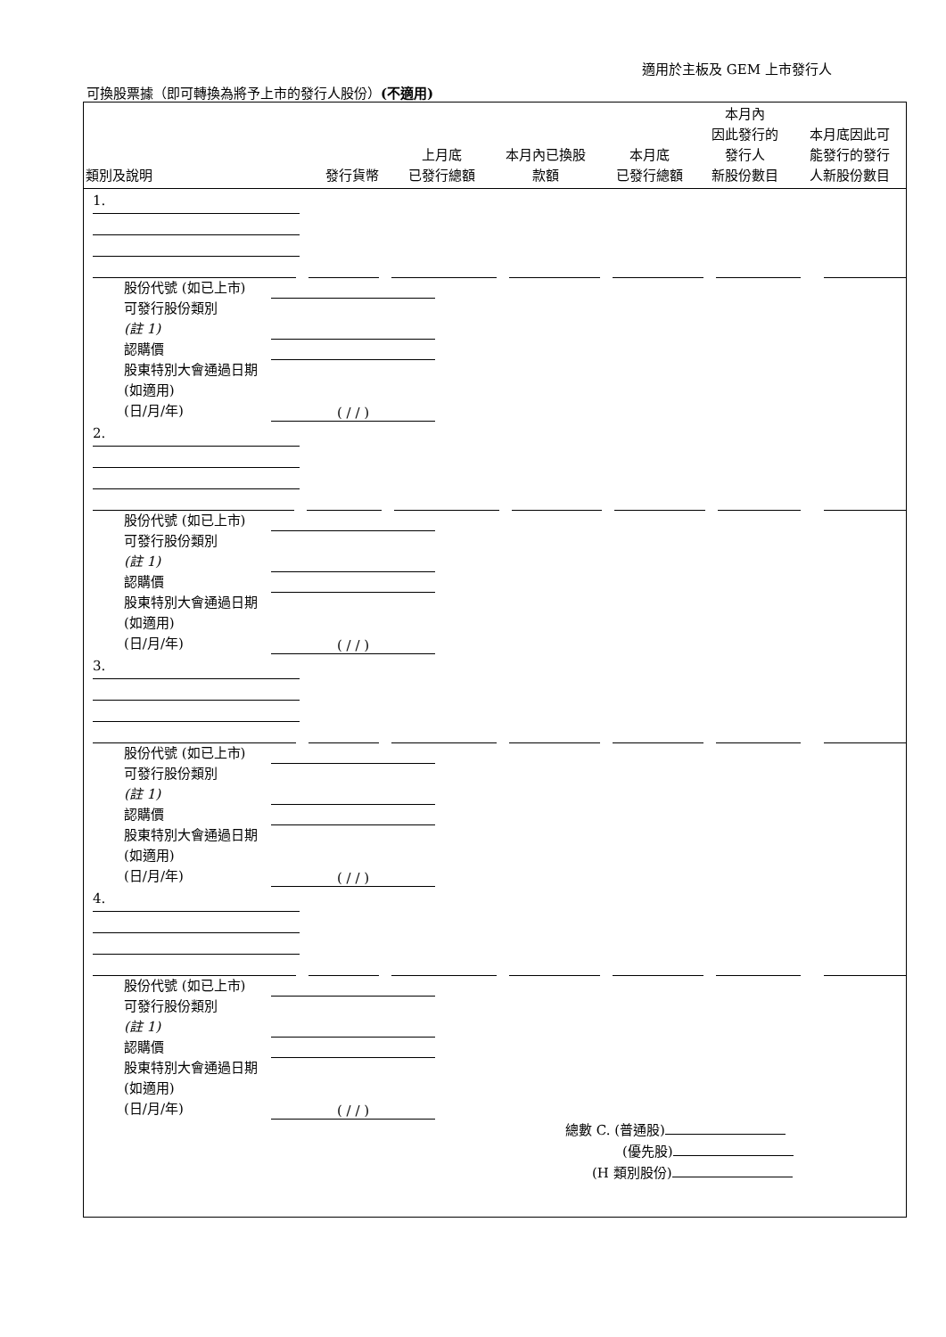適用於主板及 GEM 上市發行人
可換股票據（即可轉換為將予上市的發行人股份）(不適用)
| 類別及說明 | 發行貨幣 | 上月底 已發行總額 | 本月內已換股 款額 | 本月底 已發行總額 | 本月內 因此發行的 發行人 新股份數目 | 本月底因此可 能發行的發行 人新股份數目 |
| --- | --- | --- | --- | --- | --- | --- |
1.
股份代號 (如已上市)
可發行股份類別
(註 1)
認購價
股東特別大會通過日期 (如適用)
(日/月/年) ( / / )
2.
股份代號 (如已上市)
可發行股份類別
(註 1)
認購價
股東特別大會通過日期 (如適用)
(日/月/年) ( / / )
3.
股份代號 (如已上市)
可發行股份類別
(註 1)
認購價
股東特別大會通過日期 (如適用)
(日/月/年) ( / / )
4.
股份代號 (如已上市)
可發行股份類別
(註 1)
認購價
股東特別大會通過日期 (如適用)
(日/月/年) ( / / )
總數 C. (普通股)
(優先股)
(H 類別股份)